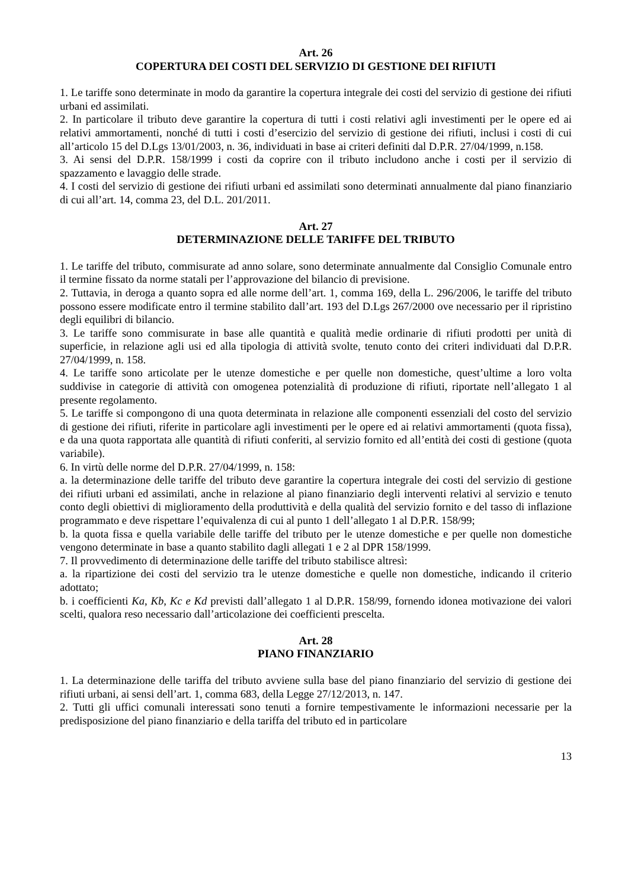Art. 26
COPERTURA DEI COSTI DEL SERVIZIO DI GESTIONE DEI RIFIUTI
1. Le tariffe sono determinate in modo da garantire la copertura integrale dei costi del servizio di gestione dei rifiuti urbani ed assimilati.
2. In particolare il tributo deve garantire la copertura di tutti i costi relativi agli investimenti per le opere ed ai relativi ammortamenti, nonché di tutti i costi d’esercizio del servizio di gestione dei rifiuti, inclusi i costi di cui all’articolo 15 del D.Lgs 13/01/2003, n. 36, individuati in base ai criteri definiti dal D.P.R. 27/04/1999, n.158.
3. Ai sensi del D.P.R. 158/1999 i costi da coprire con il tributo includono anche i costi per il servizio di spazzamento e lavaggio delle strade.
4. I costi del servizio di gestione dei rifiuti urbani ed assimilati sono determinati annualmente dal piano finanziario di cui all’art. 14, comma 23, del D.L. 201/2011.
Art. 27
DETERMINAZIONE DELLE TARIFFE DEL TRIBUTO
1. Le tariffe del tributo, commisurate ad anno solare, sono determinate annualmente dal Consiglio Comunale entro il termine fissato da norme statali per l’approvazione del bilancio di previsione.
2. Tuttavia, in deroga a quanto sopra ed alle norme dell’art. 1, comma 169, della L. 296/2006, le tariffe del tributo possono essere modificate entro il termine stabilito dall’art. 193 del D.Lgs 267/2000 ove necessario per il ripristino degli equilibri di bilancio.
3. Le tariffe sono commisurate in base alle quantità e qualità medie ordinarie di rifiuti prodotti per unità di superficie, in relazione agli usi ed alla tipologia di attività svolte, tenuto conto dei criteri individuati dal D.P.R. 27/04/1999, n. 158.
4. Le tariffe sono articolate per le utenze domestiche e per quelle non domestiche, quest’ultime a loro volta suddivise in categorie di attività con omogenea potenzialità di produzione di rifiuti, riportate nell’allegato 1 al presente regolamento.
5. Le tariffe si compongono di una quota determinata in relazione alle componenti essenziali del costo del servizio di gestione dei rifiuti, riferite in particolare agli investimenti per le opere ed ai relativi ammortamenti (quota fissa), e da una quota rapportata alle quantità di rifiuti conferiti, al servizio fornito ed all’entità dei costi di gestione (quota variabile).
6. In virtù delle norme del D.P.R. 27/04/1999, n. 158:
a. la determinazione delle tariffe del tributo deve garantire la copertura integrale dei costi del servizio di gestione dei rifiuti urbani ed assimilati, anche in relazione al piano finanziario degli interventi relativi al servizio e tenuto conto degli obiettivi di miglioramento della produttività e della qualità del servizio fornito e del tasso di inflazione programmato e deve rispettare l’equivalenza di cui al punto 1 dell’allegato 1 al D.P.R. 158/99;
b. la quota fissa e quella variabile delle tariffe del tributo per le utenze domestiche e per quelle non domestiche vengono determinate in base a quanto stabilito dagli allegati 1 e 2 al DPR 158/1999.
7. Il provvedimento di determinazione delle tariffe del tributo stabilisce altresì:
a. la ripartizione dei costi del servizio tra le utenze domestiche e quelle non domestiche, indicando il criterio adottato;
b. i coefficienti Ka, Kb, Kc e Kd previsti dall’allegato 1 al D.P.R. 158/99, fornendo idonea motivazione dei valori scelti, qualora reso necessario dall’articolazione dei coefficienti prescelta.
Art. 28
PIANO FINANZIARIO
1. La determinazione delle tariffa del tributo avviene sulla base del piano finanziario del servizio di gestione dei rifiuti urbani, ai sensi dell’art. 1, comma 683, della Legge 27/12/2013, n. 147.
2. Tutti gli uffici comunali interessati sono tenuti a fornire tempestivamente le informazioni necessarie per la predisposizione del piano finanziario e della tariffa del tributo ed in particolare
13